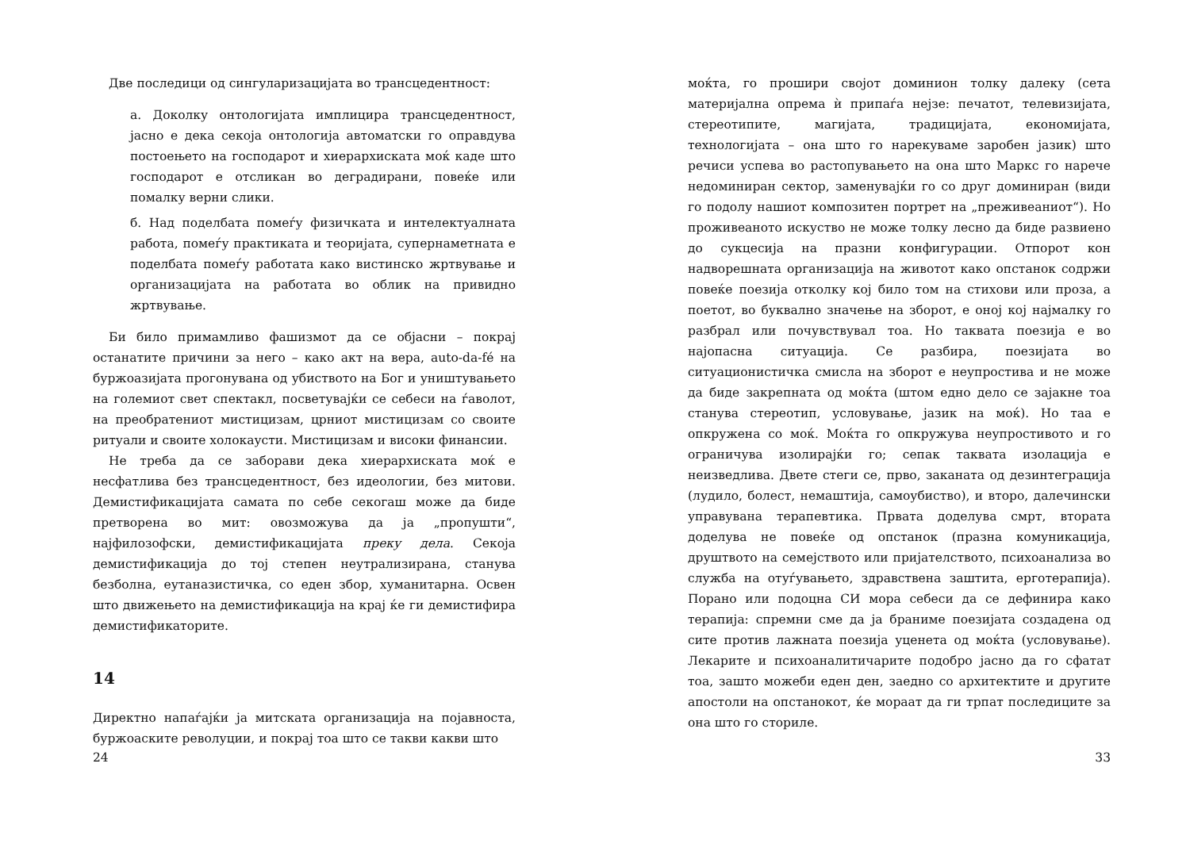Две последици од сингуларизацијата во трансцедентност:
а. Доколку онтологијата имплицира трансцедентност, јасно е дека секоја онтологија автоматски го оправдува постоењето на господарот и хиерархиската моќ каде што господарот е отсликан во деградирани, повеќе или помалку верни слики.
б. Над поделбата помеѓу физичката и интелектуалната работа, помеѓу практиката и теоријата, супернаметната е поделбата помеѓу работата како вистинско жртвување и организацијата на работата во облик на привидно жртвување.
Би било примамливо фашизмот да се објасни – покрај останатите причини за него – како акт на вера, auto-da-fé на буржоазијата прогонувана од убиството на Бог и уништувањето на големиот свет спектакл, посветувајќи се себеси на ѓаволот, на преобратениот мистицизам, црниот мистицизам со своите ритуали и своите холокаусти. Мистицизам и високи финансии.
Не треба да се заборави дека хиерархиската моќ е несфатлива без трансцедентност, без идеологии, без митови. Демистификацијата самата по себе секогаш може да биде претворена во мит: овозможува да ја „пропушти“, најфилозофски, демистификацијата преку дела. Секоја демистификација до тој степен неутрализирана, станува безболна, еутаназистичка, со еден збор, хуманитарна. Освен што движењето на демистификација на крај ќе ги демистифира демистификаторите.
14
Директно напаѓајќи ја митската организација на појавноста, буржоаските револуции, и покрај тоа што се такви какви што
24
моќта, го прошири својот доминион толку далеку (сета материјална опрема ѝ припаѓа нејзе: печатот, телевизијата, стереотипите, магијата, традицијата, економијата, технологијата – она што го нарекуваме заробен јазик) што речиси успева во растопувањето на она што Маркс го нарече недоминиран сектор, заменувајќи го со друг доминиран (види го подолу нашиот композитен портрет на „преживеаниот“). Но проживеаното искуство не може толку лесно да биде развиено до сукцесија на празни конфигурации. Отпорот кон надворешната организација на животот како опстанок содржи повеќе поезија отколку кој било том на стихови или проза, а поетот, во буквално значење на зборот, е оној кој најмалку го разбрал или почувствувал тоа. Но таквата поезија е во најопасна ситуација. Се разбира, поезијата во ситуационистичка смисла на зборот е неупростива и не може да биде закрепната од моќта (штом едно дело се зајакне тоа станува стереотип, условување, јазик на моќ). Но таа е опкружена со моќ. Моќта го опкружува неупростивото и го ограничува изолирајќи го; сепак таквата изолација е неизведлива. Двете стеги се, прво, заканата од дезинтеграција (лудило, болест, немаштија, самоубиство), и второ, далечински управувана терапевтика. Првата доделува смрт, втората доделува не повеќе од опстанок (празна комуникација, друштвото на семејството или пријателството, психоанализа во служба на отуѓувањето, здравствена заштита, ерготерапија). Порано или подоцна СИ мора себеси да се дефинира како терапија: спремни сме да ја браниме поезијата создадена од сите против лажната поезија уценета од моќта (условување). Лекарите и психоаналитичарите подобро јасно да го сфатат тоа, зашто можеби еден ден, заедно со архитектите и другите апостоли на опстанокот, ќе мораат да ги трпат последиците за она што го сториле.
33